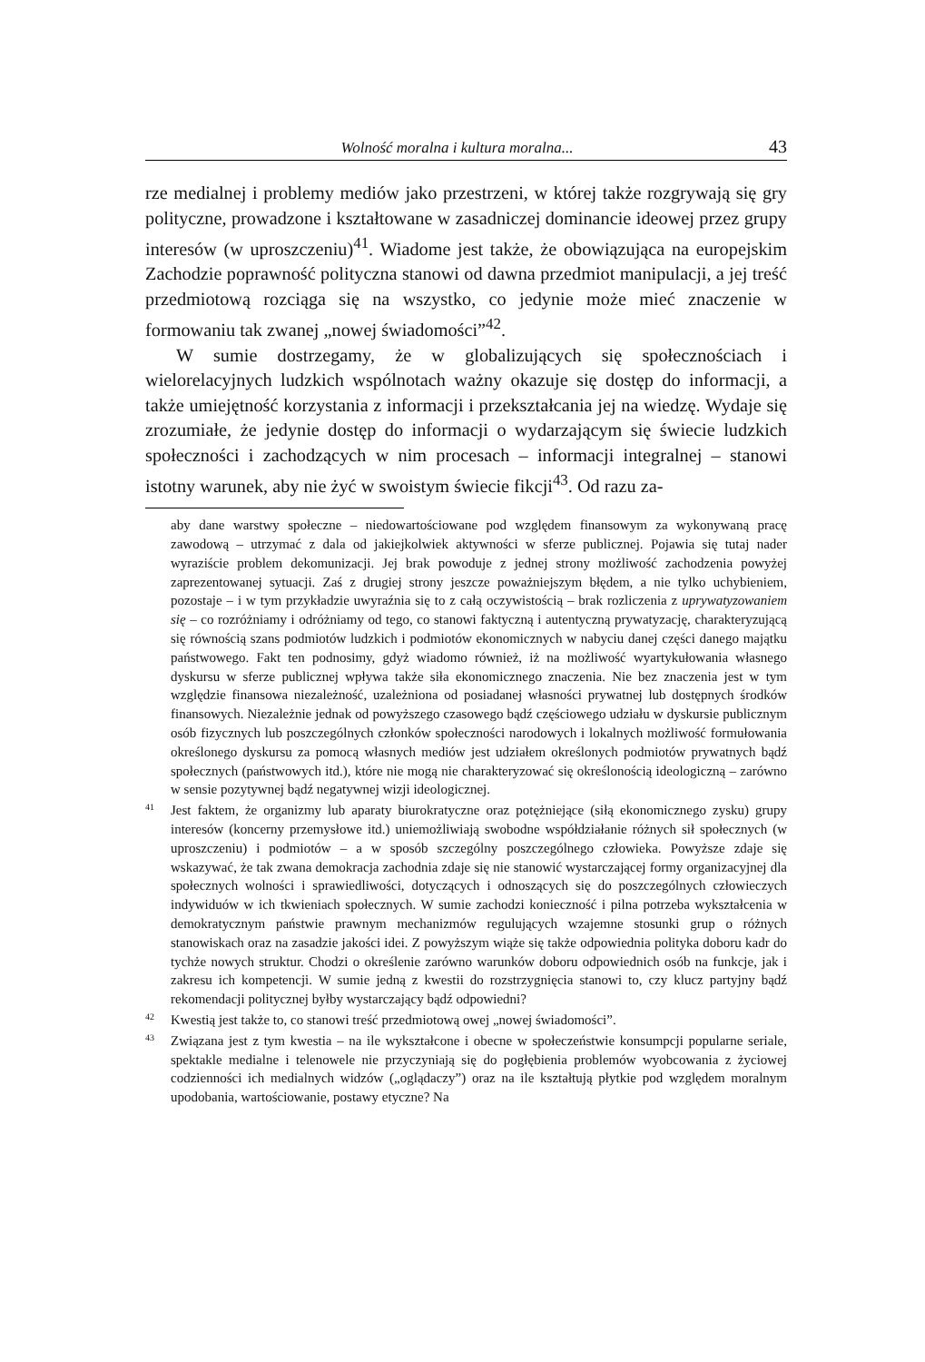Wolność moralna i kultura moralna... 43
rze medialnej i problemy mediów jako przestrzeni, w której także rozgrywają się gry polityczne, prowadzone i kształtowane w zasadniczej dominancie ideowej przez grupy interesów (w uproszczeniu)<sup>41</sup>. Wiadome jest także, że obowiązująca na europejskim Zachodzie poprawność polityczna stanowi od dawna przedmiot manipulacji, a jej treść przedmiotową rozciąga się na wszystko, co jedynie może mieć znaczenie w formowaniu tak zwanej „nowej świadomości”<sup>42</sup>.
W sumie dostrzegamy, że w globalizujących się społecznościach i wielorelacyjnych ludzkich wspólnotach ważny okazuje się dostęp do informacji, a także umiejętność korzystania z informacji i przekształcania jej na wiedzę. Wydaje się zrozumiałe, że jedynie dostęp do informacji o wydarzającym się świecie ludzkich społeczności i zachodzących w nim procesach – informacji integralnej – stanowi istotny warunek, aby nie żyć w swoistym świecie fikcji<sup>43</sup>. Od razu za-
aby dane warstwy społeczne – niedowartościowane pod względem finansowym za wykonywaną pracę zawodową – utrzymać z dala od jakiejkolwiek aktywności w sferze publicznej. Pojawia się tutaj nader wyraziście problem dekomunizacji. Jej brak powoduje z jednej strony możliwość zachodzenia powyżej zaprezentowanej sytuacji. Zaś z drugiej strony jeszcze poważniejszym błędem, a nie tylko uchybieniem, pozostaje – i w tym przykładzie uwyraźnia się to z całą oczywistością – brak rozliczenia z uprywatyzowaniem się – co rozróżniamy i odróżniamy od tego, co stanowi faktyczną i autentyczną prywatyzację, charakteryzującą się równością szans podmiotów ludzkich i podmiotów ekonomicznych w nabyciu danej części danego majątku państwowego. Fakt ten podnosimy, gdyż wiadomo również, iż na możliwość wyartykułowania własnego dyskursu w sferze publicznej wpływa także siła ekonomicznego znaczenia. Nie bez znaczenia jest w tym względzie finansowa niezależność, uzależniona od posiadanej własności prywatnej lub dostępnych środków finansowych. Niezależnie jednak od powyższego czasowego bądź częściowego udziału w dyskursie publicznym osób fizycznych lub poszczególnych członków społeczności narodowych i lokalnych możliwość formułowania określonego dyskursu za pomocą własnych mediów jest udziałem określonych podmiotów prywatnych bądź społecznych (państwowych itd.), które nie mogą nie charakteryzować się określonością ideologiczną – zarówno w sensie pozytywnej bądź negatywnej wizji ideologicznej.
41 Jest faktem, że organizmy lub aparaty biurokratyczne oraz potężniejące (siłą ekonomicznego zysku) grupy interesów (koncerny przemysłowe itd.) uniemożliwiają swobodne współdziałanie różnych sił społecznych (w uproszczeniu) i podmiotów – a w sposób szczególny poszczególnego człowieka. Powyższe zdaje się wskazywać, że tak zwana demokracja zachodnia zdaje się nie stanowić wystarczającej formy organizacyjnej dla społecznych wolności i sprawiedliwości, dotyczących i odnoszących się do poszczególnych człowieczych indywiduów w ich tkwieniach społecznych. W sumie zachodzi konieczność i pilna potrzeba wykształcenia w demokratycznym państwie prawnym mechanizmów regulujących wzajemne stosunki grup o różnych stanowiskach oraz na zasadzie jakości idei. Z powyższym wiąże się także odpowiednia polityka doboru kadr do tychże nowych struktur. Chodzi o określenie zarówno warunków doboru odpowiednich osób na funkcje, jak i zakresu ich kompetencji. W sumie jedną z kwestii do rozstrzygnięcia stanowi to, czy klucz partyjny bądź rekomendacji politycznej byłby wystarczający bądź odpowiedni?
42 Kwestią jest także to, co stanowi treść przedmiotową owej „nowej świadomości”.
43 Związana jest z tym kwestia – na ile wykształcone i obecne w społeczeństwie konsumpcji popularne seriale, spektakle medialne i telenowele nie przyczyniają się do pogłębienia problemów wyobcowania z życiowej codzienności ich medialnych widzów („oglądaczy”) oraz na ile kształtują płytkie pod względem moralnym upodobania, wartościowanie, postawy etyczne? Na